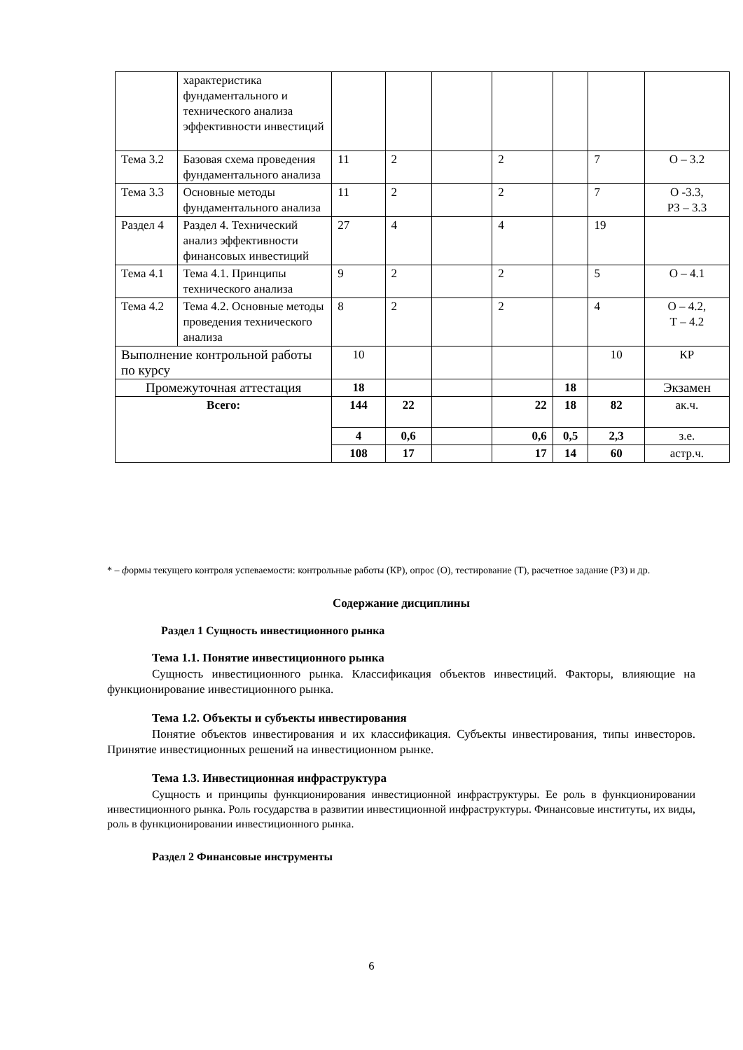| | характеристика фундаментального и технического анализа эффективности инвестиций | | | | | | | |
| Тема 3.2 | Базовая схема проведения фундаментального анализа | 11 | 2 | | 2 | | 7 | О – 3.2 |
| Тема 3.3 | Основные методы фундаментального анализа | 11 | 2 | | 2 | | 7 | О -3.3, РЗ – 3.3 |
| Раздел 4 | Раздел 4. Технический анализ эффективности финансовых инвестиций | 27 | 4 | | 4 | | 19 | |
| Тема 4.1 | Тема 4.1. Принципы технического анализа | 9 | 2 | | 2 | | 5 | О – 4.1 |
| Тема 4.2 | Тема 4.2. Основные методы проведения технического анализа | 8 | 2 | | 2 | | 4 | О – 4.2, Т – 4.2 |
| Выполнение контрольной работы по курсу | | 10 | | | | | 10 | КР |
| Промежуточная аттестация | | 18 | | | | 18 | | Экзамен |
| Всего: | | 144 | 22 | | 22 | 18 | 82 | ак.ч. |
| | | 4 | 0,6 | | 0,6 | 0,5 | 2,3 | з.е. |
| | | 108 | 17 | | 17 | 14 | 60 | астр.ч. |
* – формы текущего контроля успеваемости: контрольные работы (КР), опрос (О), тестирование (Т), расчетное задание (РЗ) и др.
Содержание дисциплины
Раздел 1 Сущность инвестиционного рынка
Тема 1.1. Понятие инвестиционного рынка
Сущность инвестиционного рынка. Классификация объектов инвестиций. Факторы, влияющие на функционирование инвестиционного рынка.
Тема 1.2. Объекты и субъекты инвестирования
Понятие объектов инвестирования и их классификация. Субъекты инвестирования, типы инвесторов. Принятие инвестиционных решений на инвестиционном рынке.
Тема 1.3. Инвестиционная инфраструктура
Сущность и принципы функционирования инвестиционной инфраструктуры. Ее роль в функционировании инвестиционного рынка. Роль государства в развитии инвестиционной инфраструктуры. Финансовые институты, их виды, роль в функционировании инвестиционного рынка.
Раздел 2 Финансовые инструменты
6